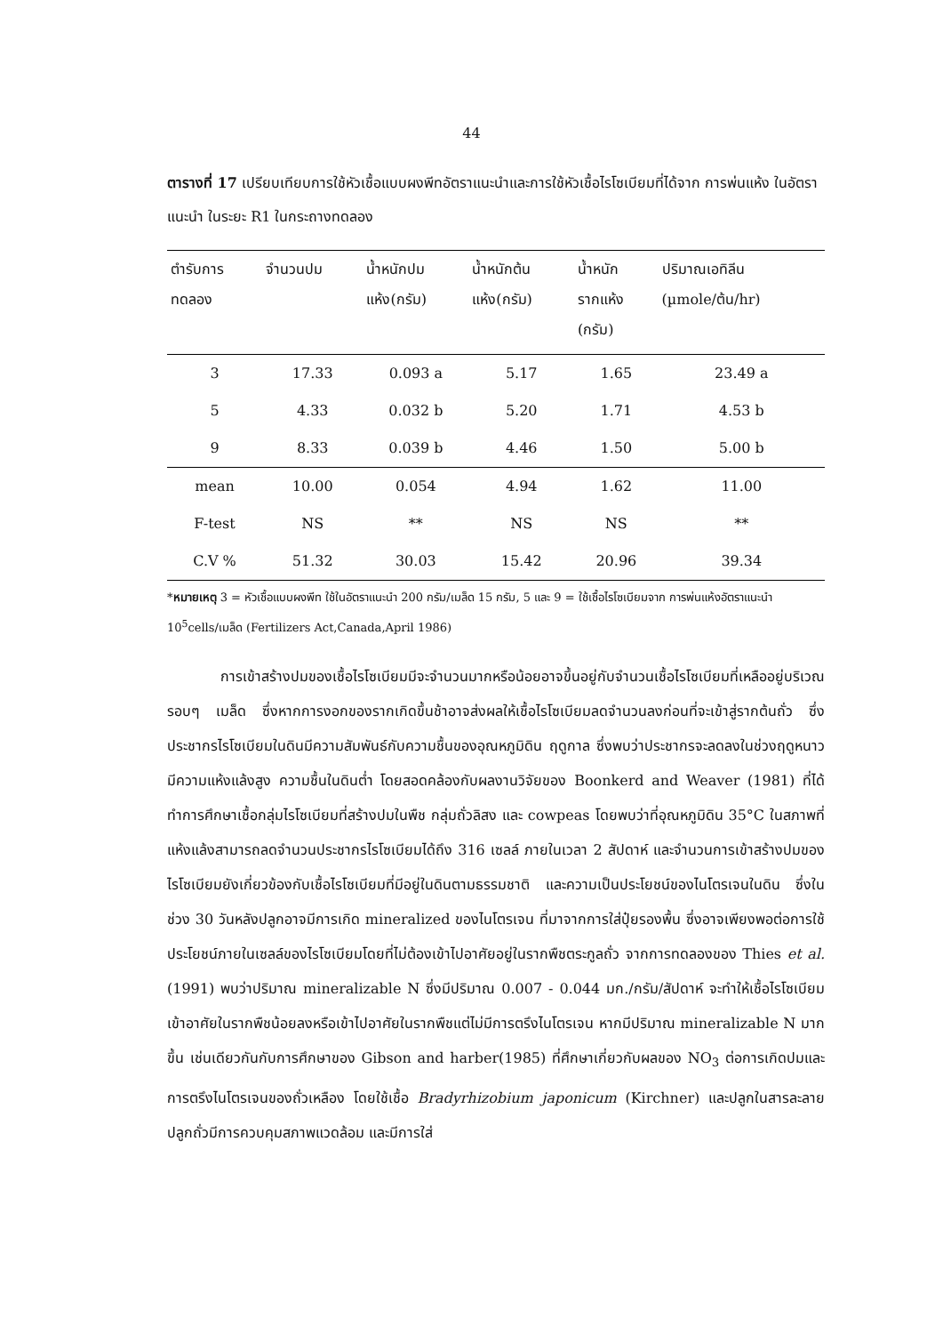44
ตารางที่ 17 เปรียบเทียบการใช้หัวเชื้อแบบผงพีทอัตราแนะนำและการใช้หัวเชื้อไรโซเบียมที่ได้จาก การพ่นแห้ง ในอัตราแนะนำ ในระยะ R1 ในกระถางทดลอง
| ตำรับการ ทดลอง | จำนวนปม | น้ำหนักปม แห้ง(กรัม) | น้ำหนักต้น แห้ง(กรัม) | น้ำหนัก รากแห้ง (กรัม) | ปริมาณเอทิลีน (µmole/ต้น/hr) |
| --- | --- | --- | --- | --- | --- |
| 3 | 17.33 | 0.093 a | 5.17 | 1.65 | 23.49 a |
| 5 | 4.33 | 0.032 b | 5.20 | 1.71 | 4.53 b |
| 9 | 8.33 | 0.039 b | 4.46 | 1.50 | 5.00 b |
| mean | 10.00 | 0.054 | 4.94 | 1.62 | 11.00 |
| F-test | NS | ** | NS | NS | ** |
| C.V % | 51.32 | 30.03 | 15.42 | 20.96 | 39.34 |
*หมายเหตุ 3 = หัวเชื้อแบบผงพีท ใช้ในอัตราแนะนำ 200 กรัม/เมล็ด 15 กรัม, 5 และ 9 = ใช้เชื้อไรโซเบียมจาก การพ่นแห้งอัตราแนะนำ 10<sup>5</sup>cells/เมล็ด (Fertilizers Act,Canada,April 1986)
การเข้าสร้างปมของเชื้อไรโซเบียมมีจะจำนวนมากหรือน้อยอาจขึ้นอยู่กับจำนวนเชื้อไรโซเบียมที่เหลืออยู่บริเวณรอบๆ เมล็ด ซึ่งหากการงอกของรากเกิดขึ้นช้าอาจส่งผลให้เชื้อไรโซเบียมลดจำนวนลงก่อนที่จะเข้าสู่รากต้นถั่ว ซึ่งประชากรไรโซเบียมในดินมีความสัมพันธ์กับความชื้นของอุณหภูมิดิน ฤดูกาล ซึ่งพบว่าประชากรจะลดลงในช่วงฤดูหนาว มีความแห้งแล้งสูง ความชื้นในดินต่ำ โดยสอดคล้องกับผลงานวิจัยของ Boonkerd and Weaver (1981) ที่ได้ทำการศึกษาเชื้อกลุ่มไรโซเบียมที่สร้างปมในพืช กลุ่มถั่วลิสง และ cowpeas โดยพบว่าที่อุณหภูมิดิน 35°C ในสภาพที่แห้งแล้งสามารถลดจำนวนประชากรไรโซเบียมได้ถึง 316 เซลล์ ภายในเวลา 2 สัปดาห์ และจำนวนการเข้าสร้างปมของไรโซเบียมยังเกี่ยวข้องกับเชื้อไรโซเบียมที่มีอยู่ในดินตามธรรมชาติ และความเป็นประโยชน์ของไนโตรเจนในดิน ซึ่งในช่วง 30 วันหลังปลูกอาจมีการเกิด mineralized ของไนโตรเจน ที่มาจากการใส่ปุ๋ยรองพื้น ซึ่งอาจเพียงพอต่อการใช้ประโยชน์ภายในเซลล์ของไรโซเบียมโดยที่ไม่ต้องเข้าไปอาศัยอยู่ในรากพืชตระกูลถั่ว จากการทดลองของ Thies et al. (1991) พบว่าปริมาณ mineralizable N ซึ่งมีปริมาณ 0.007 - 0.044 มก./กรัม/สัปดาห์ จะทำให้เชื้อไรโซเบียมเข้าอาศัยในรากพืชน้อยลงหรือเข้าไปอาศัยในรากพืชแต่ไม่มีการตรึงไนโตรเจน หากมีปริมาณ mineralizable N มากขึ้น เช่นเดียวกันกับการศึกษาของ Gibson and harber(1985) ที่ศึกษาเกี่ยวกับผลของ NO<sub>3</sub> ต่อการเกิดปมและการตรึงไนโตรเจนของถั่วเหลือง โดยใช้เชื้อ Bradyrhizobium japonicum (Kirchner) และปลูกในสารละลายปลูกถั่วมีการควบคุมสภาพแวดล้อม และมีการใส่